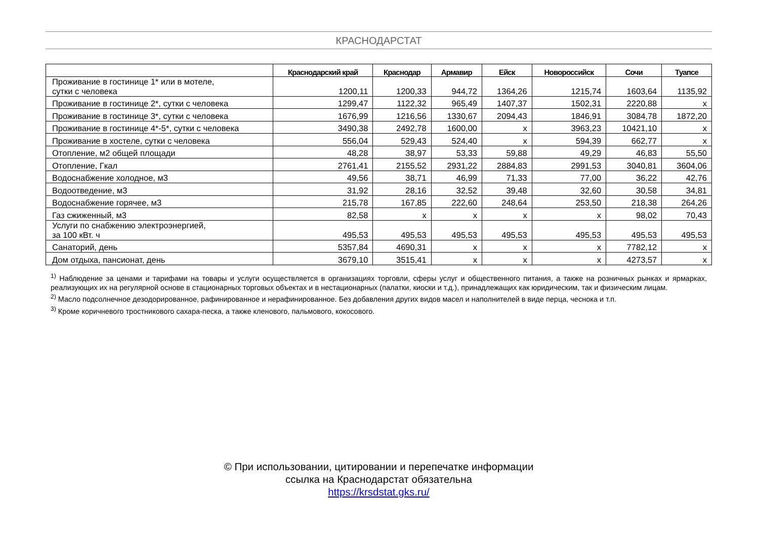КРАСНОДАРСТАТ
| | Краснодарский край | Краснодар | Армавир | Ейск | Новороссийск | Сочи | Туапсе |
| --- | --- | --- | --- | --- | --- | --- | --- |
| Проживание в гостинице 1* или в мотеле, сутки с человека | 1200,11 | 1200,33 | 944,72 | 1364,26 | 1215,74 | 1603,64 | 1135,92 |
| Проживание в гостинице 2*, сутки с человека | 1299,47 | 1122,32 | 965,49 | 1407,37 | 1502,31 | 2220,88 | x |
| Проживание в гостинице 3*, сутки с человека | 1676,99 | 1216,56 | 1330,67 | 2094,43 | 1846,91 | 3084,78 | 1872,20 |
| Проживание в гостинице 4*-5*, сутки с человека | 3490,38 | 2492,78 | 1600,00 | x | 3963,23 | 10421,10 | x |
| Проживание в хостеле, сутки с человека | 556,04 | 529,43 | 524,40 | x | 594,39 | 662,77 | x |
| Отопление, м2 общей площади | 48,28 | 38,97 | 53,33 | 59,88 | 49,29 | 46,83 | 55,50 |
| Отопление, Гкал | 2761,41 | 2155,52 | 2931,22 | 2884,83 | 2991,53 | 3040,81 | 3604,06 |
| Водоснабжение холодное, м3 | 49,56 | 38,71 | 46,99 | 71,33 | 77,00 | 36,22 | 42,76 |
| Водоотведение, м3 | 31,92 | 28,16 | 32,52 | 39,48 | 32,60 | 30,58 | 34,81 |
| Водоснабжение горячее, м3 | 215,78 | 167,85 | 222,60 | 248,64 | 253,50 | 218,38 | 264,26 |
| Газ сжиженный, м3 | 82,58 | x | x | x | x | 98,02 | 70,43 |
| Услуги по снабжению электроэнергией, за 100 кВт. ч | 495,53 | 495,53 | 495,53 | 495,53 | 495,53 | 495,53 | 495,53 |
| Санаторий, день | 5357,84 | 4690,31 | x | x | x | 7782,12 | x |
| Дом отдыха, пансионат, день | 3679,10 | 3515,41 | x | x | x | 4273,57 | x |
<sup>1)</sup> Наблюдение за ценами и тарифами на товары и услуги осуществляется в организациях торговли, сферы услуг и общественного питания, а также на розничных рынках и ярмарках, реализующих их на регулярной основе в стационарных торговых объектах и в нестационарных (палатки, киоски и т.д.), принадлежащих как юридическим, так и физическим лицам.
<sup>2)</sup> Масло подсолнечное дезодорированное, рафинированное и нерафинированное. Без добавления других видов масел и наполнителей в виде перца, чеснока и т.п.
<sup>3)</sup> Кроме коричневого тростникового сахара-песка, а также кленового, пальмового, кокосового.
© При использовании, цитировании и перепечатке информации
ссылка на Краснодарстат обязательна
https://krsdstat.gks.ru/